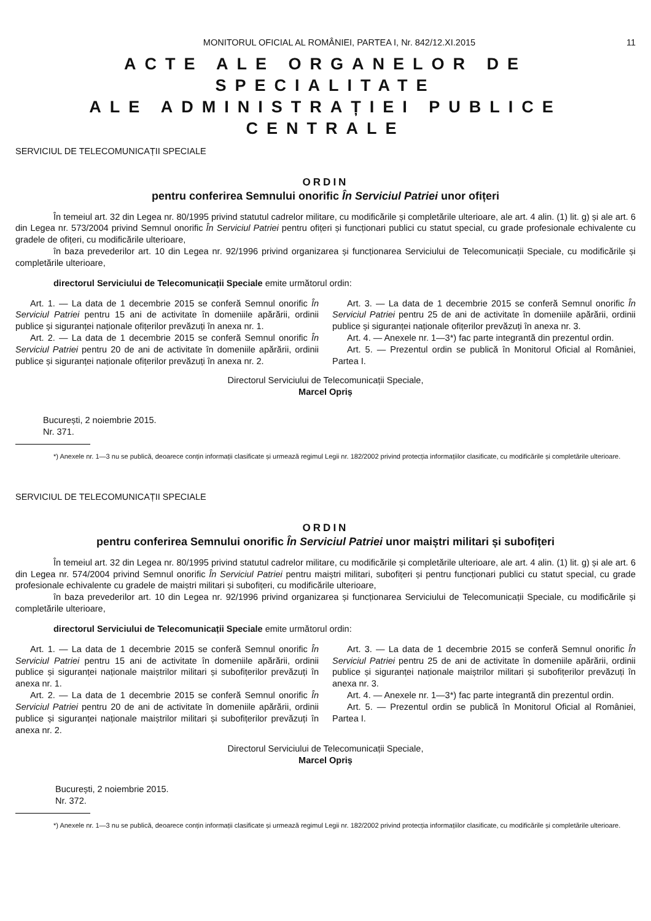MONITORUL OFICIAL AL ROMÂNIEI, PARTEA I, Nr. 842/12.XI.2015 11
ACTE ALE ORGANELOR DE SPECIALITATE
ALE ADMINISTRAȚIEI PUBLICE CENTRALE
SERVICIUL DE TELECOMUNICAȚII SPECIALE
ORDIN
pentru conferirea Semnului onorific În Serviciul Patriei unor ofițeri
În temeiul art. 32 din Legea nr. 80/1995 privind statutul cadrelor militare, cu modificările și completările ulterioare, ale art. 4 alin. (1) lit. g) și ale art. 6 din Legea nr. 573/2004 privind Semnul onorific În Serviciul Patriei pentru ofițeri și funcționari publici cu statut special, cu grade profesionale echivalente cu gradele de ofițeri, cu modificările ulterioare,
în baza prevederilor art. 10 din Legea nr. 92/1996 privind organizarea și funcționarea Serviciului de Telecomunicații Speciale, cu modificările și completările ulterioare,
directorul Serviciului de Telecomunicații Speciale emite următorul ordin:
Art. 1. — La data de 1 decembrie 2015 se conferă Semnul onorific În Serviciul Patriei pentru 15 ani de activitate în domeniile apărării, ordinii publice și siguranței naționale ofițerilor prevăzuți în anexa nr. 1.
Art. 2. — La data de 1 decembrie 2015 se conferă Semnul onorific În Serviciul Patriei pentru 20 de ani de activitate în domeniile apărării, ordinii publice și siguranței naționale ofițerilor prevăzuți în anexa nr. 2.
Art. 3. — La data de 1 decembrie 2015 se conferă Semnul onorific În Serviciul Patriei pentru 25 de ani de activitate în domeniile apărării, ordinii publice și siguranței naționale ofițerilor prevăzuți în anexa nr. 3.
Art. 4. — Anexele nr. 1—3*) fac parte integrantă din prezentul ordin.
Art. 5. — Prezentul ordin se publică în Monitorul Oficial al României, Partea I.
Directorul Serviciului de Telecomunicații Speciale,
Marcel Opriș
București, 2 noiembrie 2015.
Nr. 371.
*) Anexele nr. 1—3 nu se publică, deoarece conțin informații clasificate și urmează regimul Legii nr. 182/2002 privind protecția informațiilor clasificate, cu modificările și completările ulterioare.
SERVICIUL DE TELECOMUNICAȚII SPECIALE
ORDIN
pentru conferirea Semnului onorific În Serviciul Patriei unor maiștri militari și subofițeri
În temeiul art. 32 din Legea nr. 80/1995 privind statutul cadrelor militare, cu modificările și completările ulterioare, ale art. 4 alin. (1) lit. g) și ale art. 6 din Legea nr. 574/2004 privind Semnul onorific În Serviciul Patriei pentru maiștri militari, subofițeri și pentru funcționari publici cu statut special, cu grade profesionale echivalente cu gradele de maiștri militari și subofițeri, cu modificările ulterioare,
în baza prevederilor art. 10 din Legea nr. 92/1996 privind organizarea și funcționarea Serviciului de Telecomunicații Speciale, cu modificările și completările ulterioare,
directorul Serviciului de Telecomunicații Speciale emite următorul ordin:
Art. 1. — La data de 1 decembrie 2015 se conferă Semnul onorific În Serviciul Patriei pentru 15 ani de activitate în domeniile apărării, ordinii publice și siguranței naționale maiștrilor militari și subofițerilor prevăzuți în anexa nr. 1.
Art. 2. — La data de 1 decembrie 2015 se conferă Semnul onorific În Serviciul Patriei pentru 20 de ani de activitate în domeniile apărării, ordinii publice și siguranței naționale maiștrilor militari și subofițerilor prevăzuți în anexa nr. 2.
Art. 3. — La data de 1 decembrie 2015 se conferă Semnul onorific În Serviciul Patriei pentru 25 de ani de activitate în domeniile apărării, ordinii publice și siguranței naționale maiștrilor militari și subofițerilor prevăzuți în anexa nr. 3.
Art. 4. — Anexele nr. 1—3*) fac parte integrantă din prezentul ordin.
Art. 5. — Prezentul ordin se publică în Monitorul Oficial al României, Partea I.
Directorul Serviciului de Telecomunicații Speciale,
Marcel Opriș
București, 2 noiembrie 2015.
Nr. 372.
*) Anexele nr. 1—3 nu se publică, deoarece conțin informații clasificate și urmează regimul Legii nr. 182/2002 privind protecția informațiilor clasificate, cu modificările și completările ulterioare.